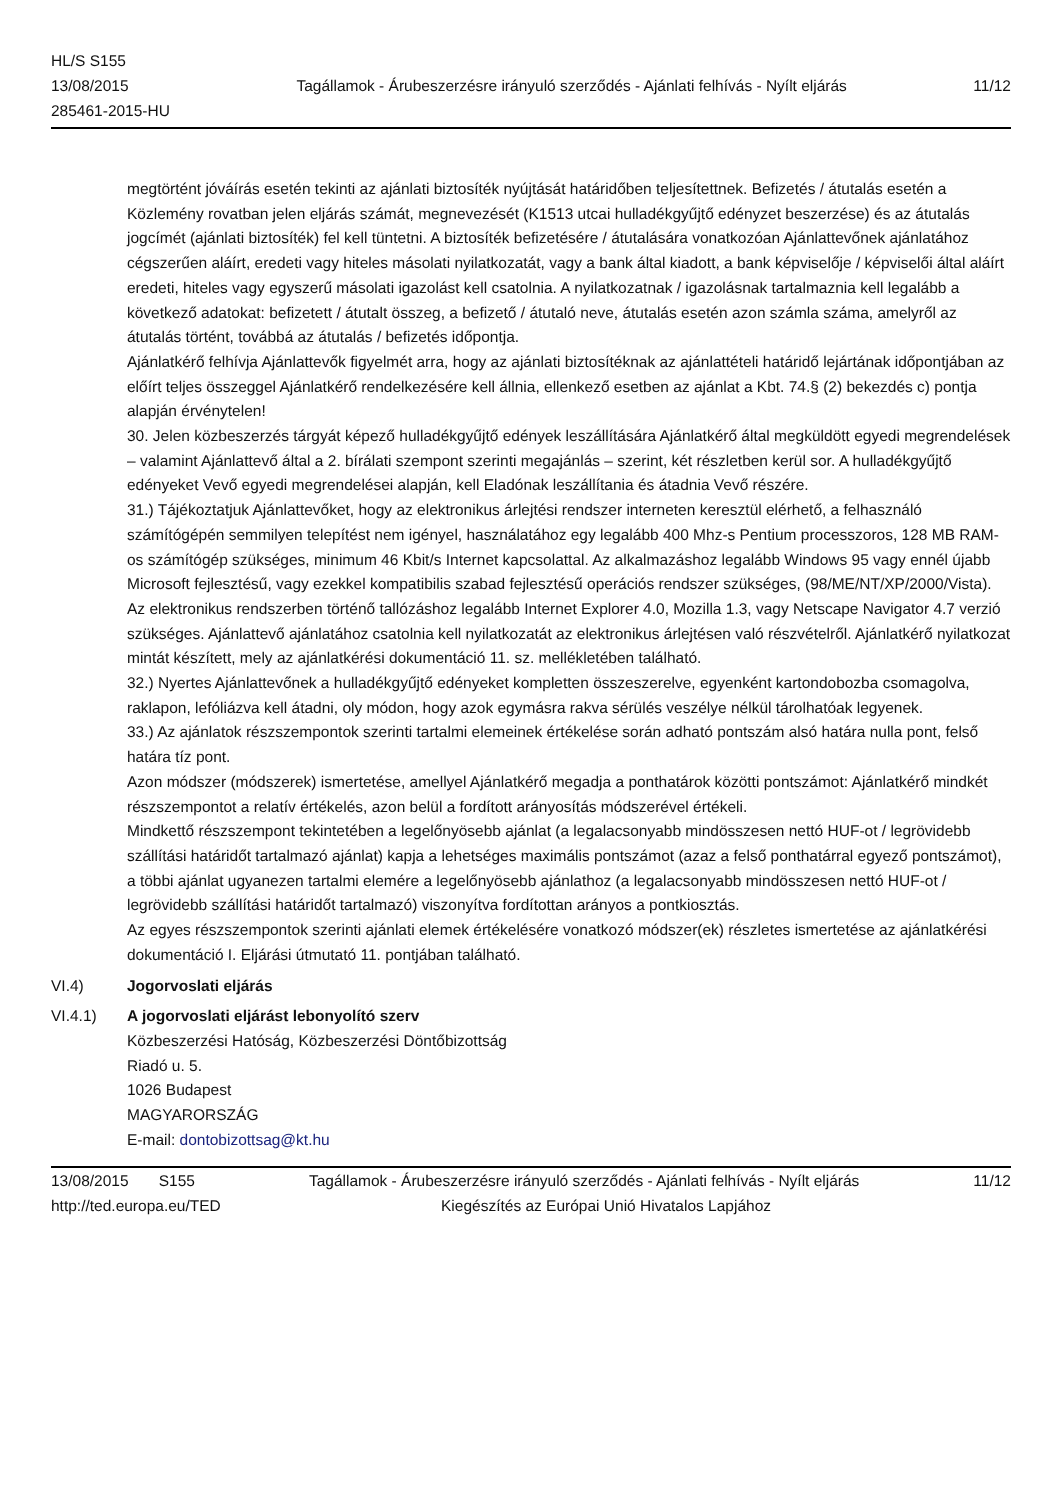HL/S S155
13/08/2015
285461-2015-HU
Tagállamok - Árubeszerzésre irányuló szerződés - Ajánlati felhívás - Nyílt eljárás
11/12
megtörtént jóváírás esetén tekinti az ajánlati biztosíték nyújtását határidőben teljesítettnek. Befizetés / átutalás esetén a Közlemény rovatban jelen eljárás számát, megnevezését (K1513 utcai hulladékgyűjtő edényzet beszerzése) és az átutalás jogcímét (ajánlati biztosíték) fel kell tüntetni. A biztosíték befizetésére / átutalására vonatkozóan Ajánlattevőnek ajánlatához cégszerűen aláírt, eredeti vagy hiteles másolati nyilatkozatát, vagy a bank által kiadott, a bank képviselője / képviselői által aláírt eredeti, hiteles vagy egyszerű másolati igazolást kell csatolnia. A nyilatkozatnak / igazolásnak tartalmaznia kell legalább a következő adatokat: befizetett / átutalt összeg, a befizető / átutaló neve, átutalás esetén azon számla száma, amelyről az átutalás történt, továbbá az átutalás / befizetés időpontja.
Ajánlatkérő felhívja Ajánlattevők figyelmét arra, hogy az ajánlati biztosítéknak az ajánlattételi határidő lejártának időpontjában az előírt teljes összeggel Ajánlatkérő rendelkezésére kell állnia, ellenkező esetben az ajánlat a Kbt. 74.§ (2) bekezdés c) pontja alapján érvénytelen!
30. Jelen közbeszerzés tárgyát képező hulladékgyűjtő edények leszállítására Ajánlatkérő által megküldött egyedi megrendelések – valamint Ajánlattevő által a 2. bírálati szempont szerinti megajánlás – szerint, két részletben kerül sor. A hulladékgyűjtő edényeket Vevő egyedi megrendelései alapján, kell Eladónak leszállítania és átadnia Vevő részére.
31.) Tájékoztatjuk Ajánlattevőket, hogy az elektronikus árlejtési rendszer interneten keresztül elérhető, a felhasználó számítógépén semmilyen telepítést nem igényel, használatához egy legalább 400 Mhz-s Pentium processzoros, 128 MB RAM-os számítógép szükséges, minimum 46 Kbit/s Internet kapcsolattal. Az alkalmazáshoz legalább Windows 95 vagy ennél újabb Microsoft fejlesztésű, vagy ezekkel kompatibilis szabad fejlesztésű operációs rendszer szükséges, (98/ME/NT/XP/2000/Vista). Az elektronikus rendszerben történő tallózáshoz legalább Internet Explorer 4.0, Mozilla 1.3, vagy Netscape Navigator 4.7 verzió szükséges. Ajánlattevő ajánlatához csatolnia kell nyilatkozatát az elektronikus árlejtésen való részvételről. Ajánlatkérő nyilatkozat mintát készített, mely az ajánlatkérési dokumentáció 11. sz. mellékletében található.
32.) Nyertes Ajánlattevőnek a hulladékgyűjtő edényeket kompletten összeszerelve, egyenként kartondobozba csomagolva, raklapon, lefóliázva kell átadni, oly módon, hogy azok egymásra rakva sérülés veszélye nélkül tárolhatóak legyenek.
33.) Az ajánlatok részszempontok szerinti tartalmi elemeinek értékelése során adható pontszám alsó határa nulla pont, felső határa tíz pont.
Azon módszer (módszerek) ismertetése, amellyel Ajánlatkérő megadja a ponthatárok közötti pontszámot: Ajánlatkérő mindkét részszempontot a relatív értékelés, azon belül a fordított arányosítás módszerével értékeli.
Mindkettő részszempont tekintetében a legelőnyösebb ajánlat (a legalacsonyabb mindösszesen nettó HUF-ot / legrövidebb szállítási határidőt tartalmazó ajánlat) kapja a lehetséges maximális pontszámot (azaz a felső ponthatárral egyező pontszámot), a többi ajánlat ugyanezen tartalmi elemére a legelőnyösebb ajánlathoz (a legalacsonyabb mindösszesen nettó HUF-ot / legrövidebb szállítási határidőt tartalmazó) viszonyítva fordítottan arányos a pontkiosztás.
Az egyes részszempontok szerinti ajánlati elemek értékelésére vonatkozó módszer(ek) részletes ismertetése az ajánlatkérési dokumentáció I. Eljárási útmutató 11. pontjában található.
VI.4) Jogorvoslati eljárás
VI.4.1) A jogorvoslati eljárást lebonyolító szerv
Közbeszerzési Hatóság, Közbeszerzési Döntőbizottság
Riadó u. 5.
1026 Budapest
MAGYARORSZÁG
E-mail: dontobizottsag@kt.hu
13/08/2015 S155 Tagállamok - Árubeszerzésre irányuló szerződés - Ajánlati felhívás - Nyílt eljárás 11/12
http://ted.europa.eu/TED Kiegészítés az Európai Unió Hivatalos Lapjához